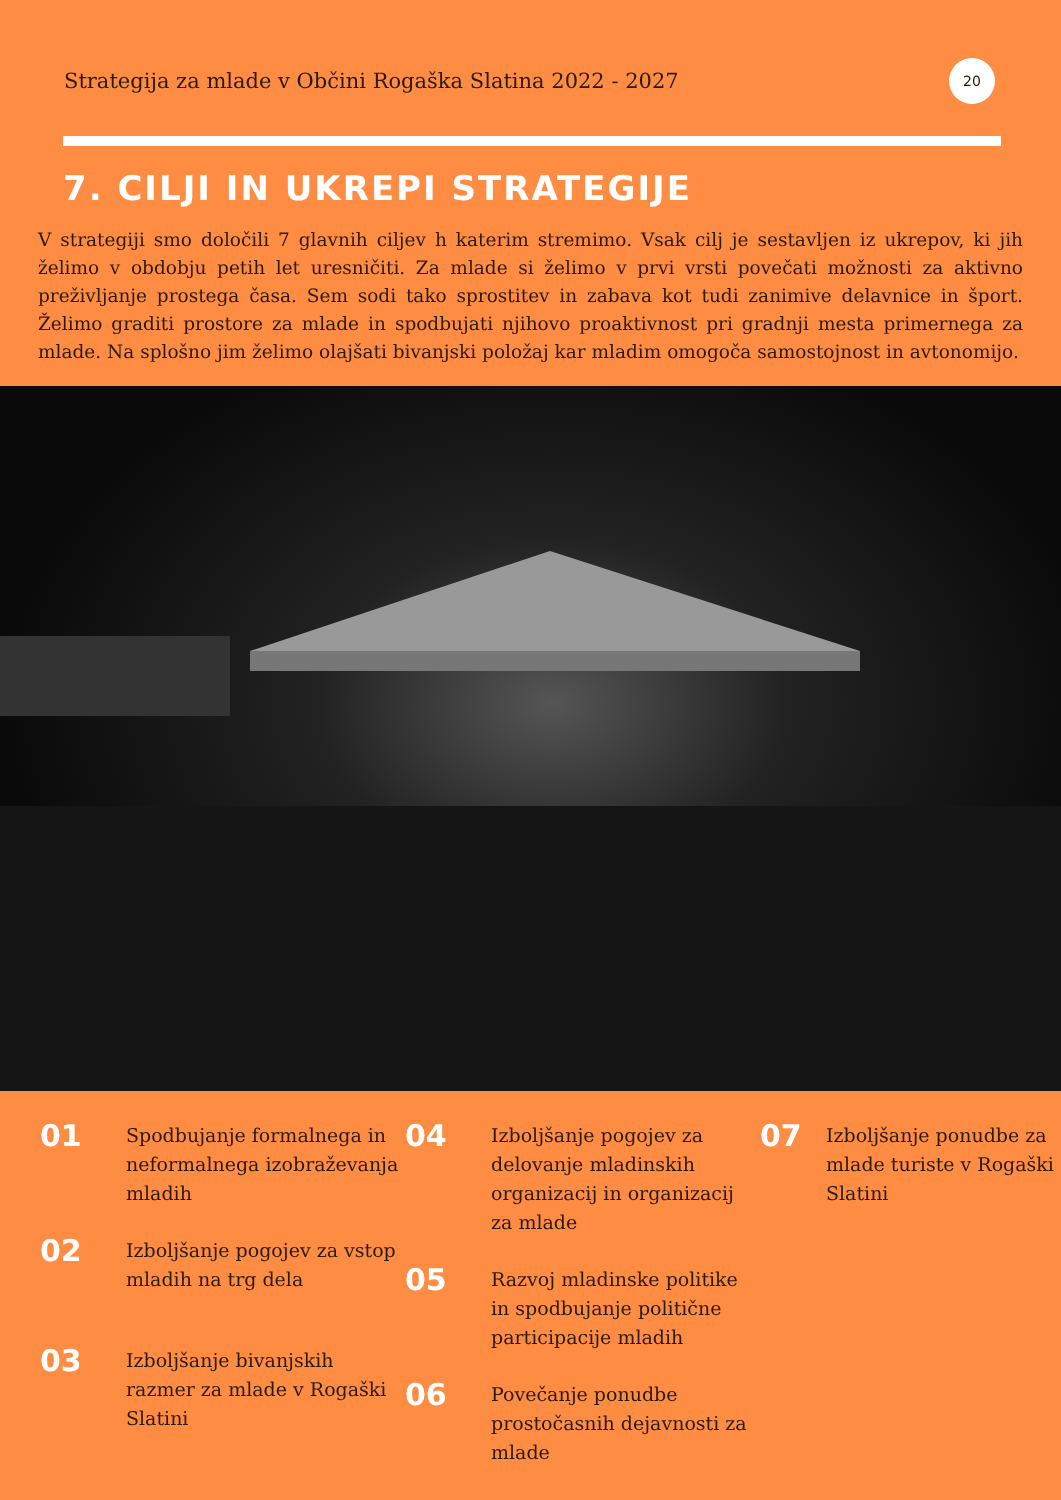Strategija za mlade v Občini Rogaška Slatina 2022 - 2027
20
7. CILJI IN UKREPI STRATEGIJE
V strategiji smo določili 7 glavnih ciljev h katerim stremimo. Vsak cilj je sestavljen iz ukrepov, ki jih želimo v obdobju petih let uresničiti. Za mlade si želimo v prvi vrsti povečati možnosti za aktivno preživljanje prostega časa. Sem sodi tako sprostitev in zabava kot tudi zanimive delavnice in šport. Želimo graditi prostore za mlade in spodbujati njihovo proaktivnost pri gradnji mesta primernega za mlade. Na splošno jim želimo olajšati bivanjski položaj kar mladim omogoča samostojnost in avtonomijo.
01 Spodbujanje formalnega in neformalnega izobraževanja mladih
02 Izboljšanje pogojev za vstop mladih na trg dela
03 Izboljšanje bivanjskih razmer za mlade v Rogaški Slatini
04 Izboljšanje pogojev za delovanje mladinskih organizacij in organizacij za mlade
05 Razvoj mladinske politike in spodbujanje politične participacije mladih
06 Povečanje ponudbe prostočasnih dejavnosti za mlade
07 Izboljšanje ponudbe za mlade turiste v Rogaški Slatini